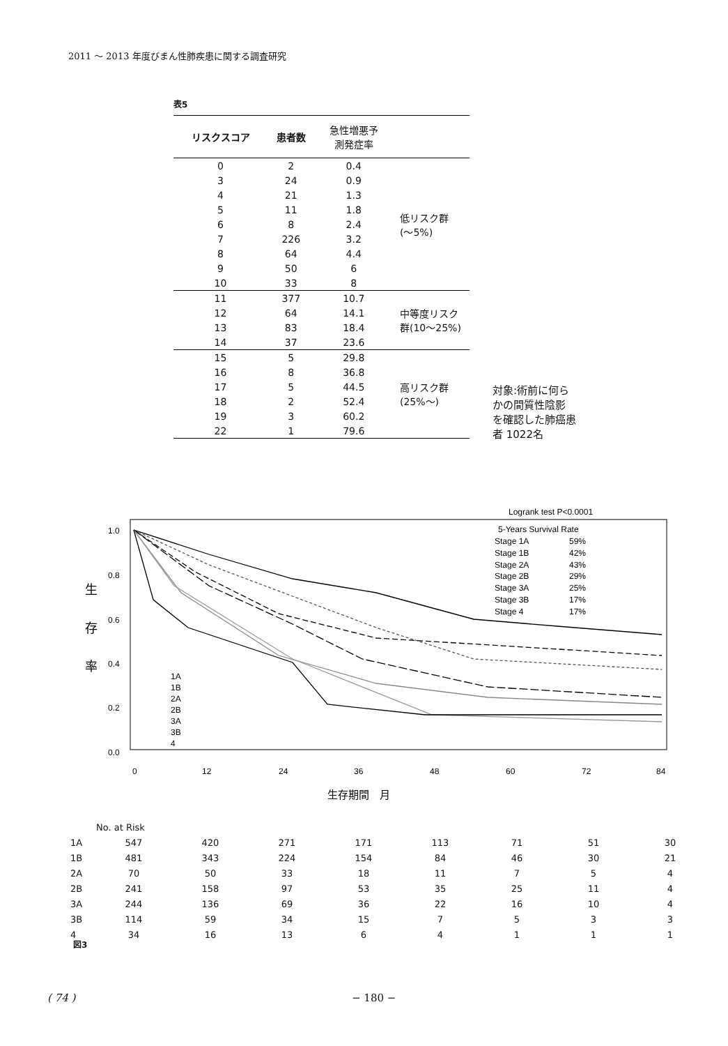2011 ～ 2013 年度びまん性肺疾患に関する調査研究
表5
| リスクスコア | 患者数 | 急性増悪予 測発症率 | |
| --- | --- | --- | --- |
| 0 | 2 | 0.4 | 低リスク群 (～5%) |
| 3 | 24 | 0.9 | |
| 4 | 21 | 1.3 | |
| 5 | 11 | 1.8 | |
| 6 | 8 | 2.4 | |
| 7 | 226 | 3.2 | |
| 8 | 64 | 4.4 | |
| 9 | 50 | 6 | |
| 10 | 33 | 8 | |
| 11 | 377 | 10.7 | 中等度リスク 群(10～25%) |
| 12 | 64 | 14.1 | |
| 13 | 83 | 18.4 | |
| 14 | 37 | 23.6 | |
| 15 | 5 | 29.8 | 高リスク群 (25%～) |
| 16 | 8 | 36.8 | |
| 17 | 5 | 44.5 | |
| 18 | 2 | 52.4 | |
| 19 | 3 | 60.2 | |
| 22 | 1 | 79.6 | |
対象:術前に何ら
かの間質性陰影
を確認した肺癌患
者 1022名
Logrank test P<0.0001
1.0
0.8
0.6
0.4
0.2
0.0
生
存
率
0
12
24
36
48
60
72
84
生存期間　月
5-Years Survival Rate
Stage 1A
59%
Stage 1B
42%
Stage 2A
43%
Stage 2B
29%
Stage 3A
25%
Stage 3B
17%
Stage 4
17%
1A
1B
2A
2B
3A
3B
4
| | No. at Risk | | | | | | | |
| 1A | 547 | 420 | 271 | 171 | 113 | 71 | 51 | 30 |
| 1B | 481 | 343 | 224 | 154 | 84 | 46 | 30 | 21 |
| 2A | 70 | 50 | 33 | 18 | 11 | 7 | 5 | 4 |
| 2B | 241 | 158 | 97 | 53 | 35 | 25 | 11 | 4 |
| 3A | 244 | 136 | 69 | 36 | 22 | 16 | 10 | 4 |
| 3B | 114 | 59 | 34 | 15 | 7 | 5 | 3 | 3 |
| 4 | 34 | 16 | 13 | 6 | 4 | 1 | 1 | 1 |
図3
( 74 ) − 180 −